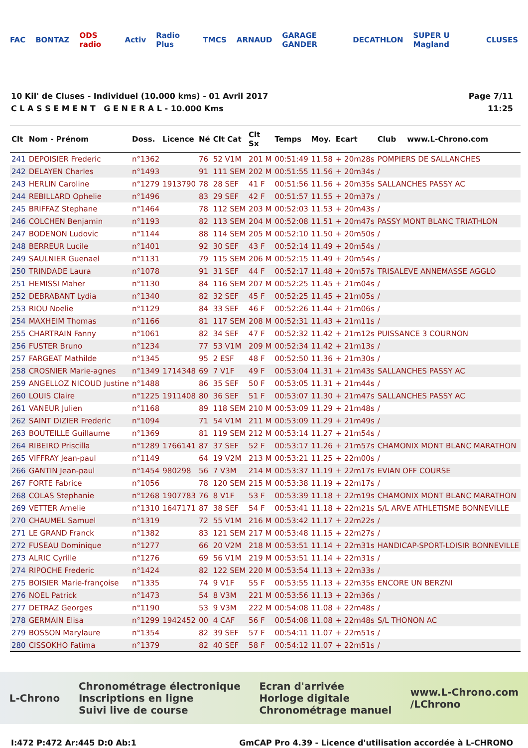FAC BONTAZ ODS radio Activ Radio Plus TMCS ARNAUD GARAGE GANDER DECATHLON SUPER U Magland CLUSES
10 Kil' de Cluses - Individuel (10.000 kms) - 01 Avril 2017
C L A S S E M E N T G E N E R A L - 10.000 Kms
Page 7/11
11:25
| Clt | Nom - Prénom | Doss. | Licence | Né | Clt Cat | Clt Sx | Temps | Moy. | Ecart | Club | www.L-Chrono.com |
| --- | --- | --- | --- | --- | --- | --- | --- | --- | --- | --- | --- |
| 241 | DEPOISIER Frederic | n°1362 | | 76 | 52 V1M | 201 M | 00:51:49 | 11.58 | + 20m28s | POMPIERS DE SALLANCHES | |
| 242 | DELAYEN Charles | n°1493 | | 91 | 111 SEM | 202 M | 00:51:55 | 11.56 | + 20m34s | / | |
| 243 | HERLIN Caroline | n°1279 | 1913790 | 78 | 28 SEF | 41 F | 00:51:56 | 11.56 | + 20m35s | SALLANCHES PASSY AC | |
| 244 | REBILLARD Ophelie | n°1496 | | 83 | 29 SEF | 42 F | 00:51:57 | 11.55 | + 20m37s | / | |
| 245 | BRIFFAZ Stephane | n°1464 | | 78 | 112 SEM | 203 M | 00:52:03 | 11.53 | + 20m43s | / | |
| 246 | COLCHEN Benjamin | n°1193 | | 82 | 113 SEM | 204 M | 00:52:08 | 11.51 | + 20m47s | PASSY MONT BLANC TRIATHLON | |
| 247 | BODENON Ludovic | n°1144 | | 88 | 114 SEM | 205 M | 00:52:10 | 11.50 | + 20m50s | / | |
| 248 | BERREUR Lucile | n°1401 | | 92 | 30 SEF | 43 F | 00:52:14 | 11.49 | + 20m54s | / | |
| 249 | SAULNIER Guenael | n°1131 | | 79 | 115 SEM | 206 M | 00:52:15 | 11.49 | + 20m54s | / | |
| 250 | TRINDADE Laura | n°1078 | | 91 | 31 SEF | 44 F | 00:52:17 | 11.48 | + 20m57s | TRISALEVE ANNEMASSE AGGLO | |
| 251 | HEMISSI Maher | n°1130 | | 84 | 116 SEM | 207 M | 00:52:25 | 11.45 | + 21m04s | / | |
| 252 | DEBRABANT Lydia | n°1340 | | 82 | 32 SEF | 45 F | 00:52:25 | 11.45 | + 21m05s | / | |
| 253 | RIOU Noelie | n°1129 | | 84 | 33 SEF | 46 F | 00:52:26 | 11.44 | + 21m06s | / | |
| 254 | MAXHEIM Thomas | n°1166 | | 81 | 117 SEM | 208 M | 00:52:31 | 11.43 | + 21m11s | / | |
| 255 | CHARTRAIN Fanny | n°1061 | | 82 | 34 SEF | 47 F | 00:52:32 | 11.42 | + 21m12s | PUISSANCE 3 COURNON | |
| 256 | FUSTER Bruno | n°1234 | | 77 | 53 V1M | 209 M | 00:52:34 | 11.42 | + 21m13s | / | |
| 257 | FARGEAT Mathilde | n°1345 | | 95 | 2 ESF | 48 F | 00:52:50 | 11.36 | + 21m30s | / | |
| 258 | CROSNIER Marie-agnes | n°1349 | 1714348 | 69 | 7 V1F | 49 F | 00:53:04 | 11.31 | + 21m43s | SALLANCHES PASSY AC | |
| 259 | ANGELLOZ NICOUD Justine | n°1488 | | 86 | 35 SEF | 50 F | 00:53:05 | 11.31 | + 21m44s | / | |
| 260 | LOUIS Claire | n°1225 | 1911408 | 80 | 36 SEF | 51 F | 00:53:07 | 11.30 | + 21m47s | SALLANCHES PASSY AC | |
| 261 | VANEUR Julien | n°1168 | | 89 | 118 SEM | 210 M | 00:53:09 | 11.29 | + 21m48s | / | |
| 262 | SAINT DIZIER Frederic | n°1094 | | 71 | 54 V1M | 211 M | 00:53:09 | 11.29 | + 21m49s | / | |
| 263 | BOUTEILLE Guillaume | n°1369 | | 81 | 119 SEM | 212 M | 00:53:14 | 11.27 | + 21m54s | / | |
| 264 | RIBEIRO Priscilla | n°1289 | 1766141 | 87 | 37 SEF | 52 F | 00:53:17 | 11.26 | + 21m57s | CHAMONIX MONT BLANC MARATHON | |
| 265 | VIFFRAY Jean-paul | n°1149 | | 64 | 19 V2M | 213 M | 00:53:21 | 11.25 | + 22m00s | / | |
| 266 | GANTIN Jean-paul | n°1454 | 980298 | 56 | 7 V3M | 214 M | 00:53:37 | 11.19 | + 22m17s | EVIAN OFF COURSE | |
| 267 | FORTE Fabrice | n°1056 | | 78 | 120 SEM | 215 M | 00:53:38 | 11.19 | + 22m17s | / | |
| 268 | COLAS Stephanie | n°1268 | 1907783 | 76 | 8 V1F | 53 F | 00:53:39 | 11.18 | + 22m19s | CHAMONIX MONT BLANC MARATHON | |
| 269 | VETTER Amelie | n°1310 | 1647171 | 87 | 38 SEF | 54 F | 00:53:41 | 11.18 | + 22m21s | S/L ARVE ATHLETISME BONNEVILLE | |
| 270 | CHAUMEL Samuel | n°1319 | | 72 | 55 V1M | 216 M | 00:53:42 | 11.17 | + 22m22s | / | |
| 271 | LE GRAND Franck | n°1382 | | 83 | 121 SEM | 217 M | 00:53:48 | 11.15 | + 22m27s | / | |
| 272 | FUSEAU Dominique | n°1277 | | 66 | 20 V2M | 218 M | 00:53:51 | 11.14 | + 22m31s | HANDICAP-SPORT-LOISIR BONNEVILLE | |
| 273 | ALRIC Cyrille | n°1276 | | 69 | 56 V1M | 219 M | 00:53:51 | 11.14 | + 22m31s | / | |
| 274 | RIPOCHE Frederic | n°1424 | | 82 | 122 SEM | 220 M | 00:53:54 | 11.13 | + 22m33s | / | |
| 275 | BOISIER Marie-françoise | n°1335 | | 74 | 9 V1F | 55 F | 00:53:55 | 11.13 | + 22m35s | ENCORE UN BERZNI | |
| 276 | NOEL Patrick | n°1473 | | 54 | 8 V3M | 221 M | 00:53:56 | 11.13 | + 22m36s | / | |
| 277 | DETRAZ Georges | n°1190 | | 53 | 9 V3M | 222 M | 00:54:08 | 11.08 | + 22m48s | / | |
| 278 | GERMAIN Elisa | n°1299 | 1942452 | 00 | 4 CAF | 56 F | 00:54:08 | 11.08 | + 22m48s | S/L THONON AC | |
| 279 | BOSSON Marylaure | n°1354 | | 82 | 39 SEF | 57 F | 00:54:11 | 11.07 | + 22m51s | / | |
| 280 | CISSOKHO Fatima | n°1379 | | 82 | 40 SEF | 58 F | 00:54:12 | 11.07 | + 22m51s | / | |
L-Chrono Chronométrage électronique
Inscriptions en ligne
Suivi live de course Ecran d'arrivée
Horloge digitale
Chronométrage manuel www.L-Chrono.com
/LChrono
I:472 P:472 Ar:445 D:0 Ab:1 GmCAP Pro 4.39 - Licence d'utilisation accordée à L-CHRONO